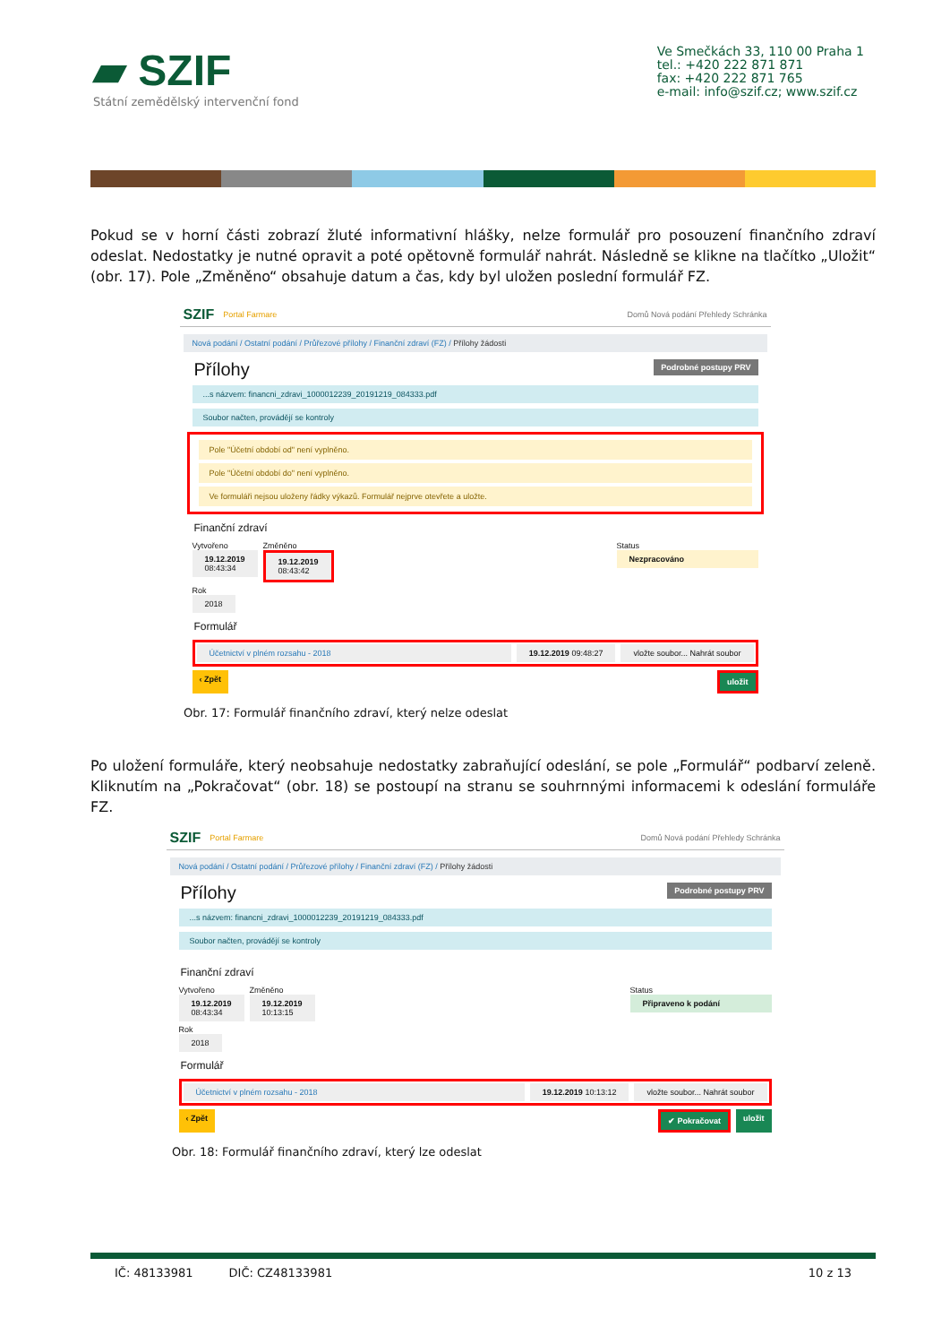▰ SZIF
Státní zemědělský intervenční fond
Ve Smečkách 33, 110 00 Praha 1
tel.: +420 222 871 871
fax: +420 222 871 765
e-mail: info@szif.cz; www.szif.cz
Pokud se v horní části zobrazí žluté informativní hlášky, nelze formulář pro posouzení finančního zdraví odeslat. Nedostatky je nutné opravit a poté opětovně formulář nahrát. Následně se klikne na tlačítko „Uložit“ (obr. 17). Pole „Změněno“ obsahuje datum a čas, kdy byl uložen poslední formulář FZ.
SZIF Portal Farmare Domů Nová podání Přehledy Schránka
Nová podání / Ostatní podání / Průřezové přílohy / Finanční zdraví (FZ) / Přílohy žádosti
Podrobné postupy PRV
Přílohy
...s názvem: financni_zdravi_1000012239_20191219_084333.pdf
Soubor načten, provádějí se kontroly
Pole "Účetní období od" není vyplněno.
Pole "Účetní období do" není vyplněno.
Ve formuláři nejsou uloženy řádky výkazů. Formulář nejprve otevřete a uložte.
Finanční zdraví
Vytvořeno
19.12.2019
08:43:34
Změněno
19.12.2019
08:43:42
Status
Nezpracováno
Rok
2018
Formulář
Účetnictví v plném rozsahu - 2018 19.12.2019 09:48:27 vložte soubor... Nahrát soubor
‹ Zpět uložit
Obr. 17: Formulář finančního zdraví, který nelze odeslat
Po uložení formuláře, který neobsahuje nedostatky zabraňující odeslání, se pole „Formulář“ podbarví zeleně. Kliknutím na „Pokračovat“ (obr. 18) se postoupí na stranu se souhrnnými informacemi k odeslání formuláře FZ.
SZIF Portal Farmare Domů Nová podání Přehledy Schránka
Nová podání / Ostatní podání / Průřezové přílohy / Finanční zdraví (FZ) / Přílohy žádosti
Podrobné postupy PRV
Přílohy
...s názvem: financni_zdravi_1000012239_20191219_084333.pdf
Soubor načten, provádějí se kontroly
Finanční zdraví
Vytvořeno
19.12.2019
08:43:34
Změněno
19.12.2019
10:13:15
Status
Připraveno k podání
Rok
2018
Formulář
Účetnictví v plném rozsahu - 2018 19.12.2019 10:13:12 vložte soubor... Nahrát soubor
‹ Zpět ✔ Pokračovat uložit
Obr. 18: Formulář finančního zdraví, který lze odeslat
IČ: 48133981 DIČ: CZ48133981 10 z 13